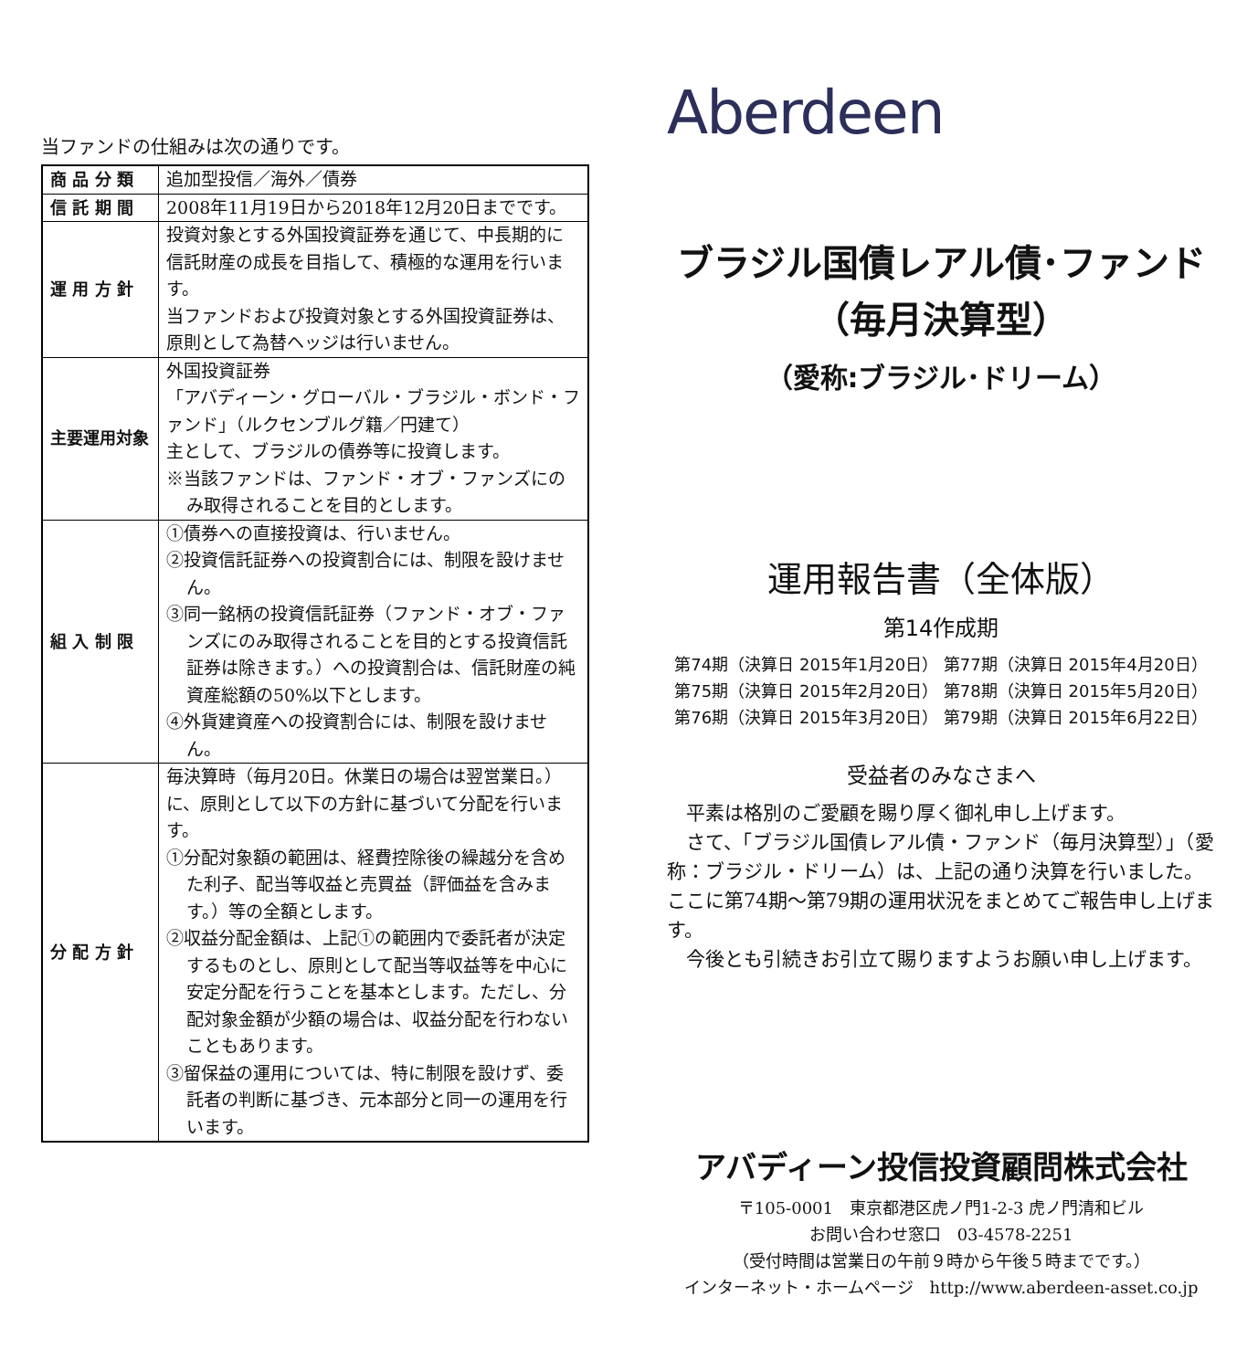当ファンドの仕組みは次の通りです。
| 商 品 分 類 | 追加型投信／海外／債券 |
| 信 託 期 間 | 2008年11月19日から2018年12月20日までです。 |
| 運 用 方 針 | 投資対象とする外国投資証券を通じて、中長期的に信託財産の成長を目指して、積極的な運用を行います。 当ファンドおよび投資対象とする外国投資証券は、原則として為替ヘッジは行いません。 |
| 主要運用対象 | 外国投資証券 「アバディーン・グローバル・ブラジル・ボンド・ファンド」（ルクセンブルグ籍／円建て） 主として、ブラジルの債券等に投資します。 ※当該ファンドは、ファンド・オブ・ファンズにのみ取得されることを目的とします。 |
| 組 入 制 限 | ①債券への直接投資は、行いません。 ②投資信託証券への投資割合には、制限を設けません。 ③同一銘柄の投資信託証券（ファンド・オブ・ファンズにのみ取得されることを目的とする投資信託証券は除きます。）への投資割合は、信託財産の純資産総額の50%以下とします。 ④外貨建資産への投資割合には、制限を設けません。 |
| 分 配 方 針 | 毎決算時（毎月20日。休業日の場合は翌営業日。）に、原則として以下の方針に基づいて分配を行います。 ①分配対象額の範囲は、経費控除後の繰越分を含めた利子、配当等収益と売買益（評価益を含みます。）等の全額とします。 ②収益分配金額は、上記①の範囲内で委託者が決定するものとし、原則として配当等収益等を中心に安定分配を行うことを基本とします。ただし、分配対象金額が少額の場合は、収益分配を行わないこともあります。 ③留保益の運用については、特に制限を設けず、委託者の判断に基づき、元本部分と同一の運用を行います。 |
Aberdeen
ブラジル国債レアル債･ファンド
（毎月決算型）
（愛称:ブラジル･ドリーム）
運用報告書（全体版）
第14作成期
第74期（決算日 2015年1月20日） 第77期（決算日 2015年4月20日）
第75期（決算日 2015年2月20日） 第78期（決算日 2015年5月20日）
第76期（決算日 2015年3月20日） 第79期（決算日 2015年6月22日）
受益者のみなさまへ
　平素は格別のご愛顧を賜り厚く御礼申し上げます。
　さて、「ブラジル国債レアル債・ファンド（毎月決算型）」（愛称：ブラジル・ドリーム）は、上記の通り決算を行いました。ここに第74期～第79期の運用状況をまとめてご報告申し上げます。
　今後とも引続きお引立て賜りますようお願い申し上げます。
アバディーン投信投資顧問株式会社
〒105-0001　東京都港区虎ノ門1-2-3 虎ノ門清和ビル
お問い合わせ窓口　03-4578-2251
（受付時間は営業日の午前９時から午後５時までです。）
インターネット・ホームページ　http://www.aberdeen-asset.co.jp